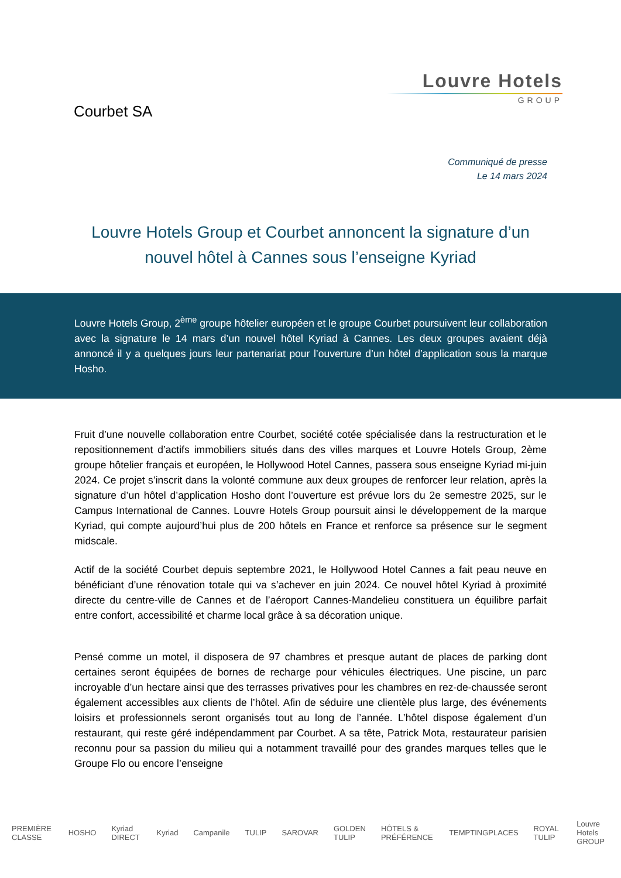Courbet SA
Louvre Hotels
GROUP
Communiqué de presse
Le 14 mars 2024
Louvre Hotels Group et Courbet annoncent la signature d’un nouvel hôtel à Cannes sous l’enseigne Kyriad
Louvre Hotels Group, 2<sup>ème</sup> groupe hôtelier européen et le groupe Courbet poursuivent leur collaboration avec la signature le 14 mars d’un nouvel hôtel Kyriad à Cannes. Les deux groupes avaient déjà annoncé il y a quelques jours leur partenariat pour l’ouverture d’un hôtel d’application sous la marque Hosho.
Fruit d’une nouvelle collaboration entre Courbet, société cotée spécialisée dans la restructuration et le repositionnement d’actifs immobiliers situés dans des villes marques et Louvre Hotels Group, 2ème groupe hôtelier français et européen, le Hollywood Hotel Cannes, passera sous enseigne Kyriad mi-juin 2024. Ce projet s’inscrit dans la volonté commune aux deux groupes de renforcer leur relation, après la signature d’un hôtel d’application Hosho dont l’ouverture est prévue lors du 2e semestre 2025, sur le Campus International de Cannes. Louvre Hotels Group poursuit ainsi le développement de la marque Kyriad, qui compte aujourd’hui plus de 200 hôtels en France et renforce sa présence sur le segment midscale.
Actif de la société Courbet depuis septembre 2021, le Hollywood Hotel Cannes a fait peau neuve en bénéficiant d’une rénovation totale qui va s’achever en juin 2024. Ce nouvel hôtel Kyriad à proximité directe du centre-ville de Cannes et de l’aéroport Cannes-Mandelieu constituera un équilibre parfait entre confort, accessibilité et charme local grâce à sa décoration unique.
Pensé comme un motel, il disposera de 97 chambres et presque autant de places de parking dont certaines seront équipées de bornes de recharge pour véhicules électriques. Une piscine, un parc incroyable d’un hectare ainsi que des terrasses privatives pour les chambres en rez-de-chaussée seront également accessibles aux clients de l’hôtel. Afin de séduire une clientèle plus large, des événements loisirs et professionnels seront organisés tout au long de l’année. L’hôtel dispose également d’un restaurant, qui reste géré indépendamment par Courbet. A sa tête, Patrick Mota, restaurateur parisien reconnu pour sa passion du milieu qui a notamment travaillé pour des grandes marques telles que le Groupe Flo ou encore l’enseigne
PREMIÈRE CLASSE HOSHO Kyriad DIRECT Kyriad Campanile TULIP SAROVAR GOLDEN TULIP HÔTELS & PRÉFÉRENCE TEMPTINGPLACES ROYAL TULIP Louvre Hotels GROUP